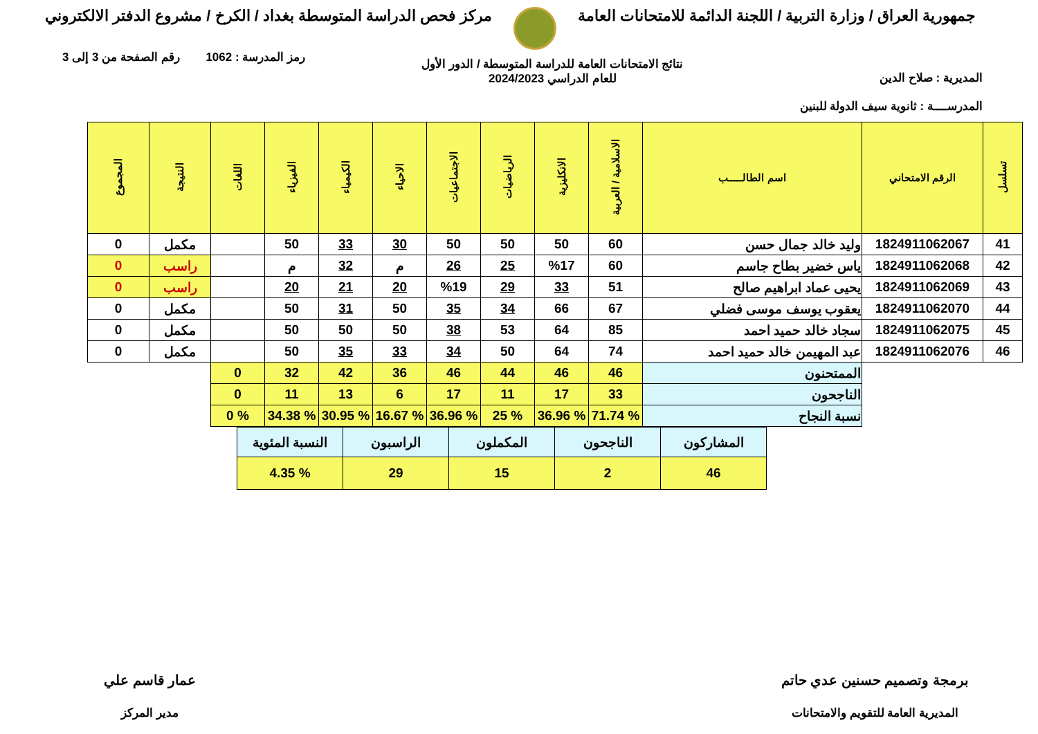جمهورية العراق / وزارة التربية / اللجنة الدائمة للامتحانات العامة
مركز فحص الدراسة المتوسطة بغداد / الكرخ / مشروع الدفتر الالكتروني
المديرية : صلاح الدين
المدرســــة : ثانوية سيف الدولة للبنين
نتائج الامتحانات العامة للدراسة المتوسطة / الدور الأول
للعام الدراسي 2024/2023
رمز المدرسة : 1062 رقم الصفحة من 3 إلى 3
| تسلسل | الرقم الامتحاني | اسم الطالـــــب | الاسلامية / العربية | الانكليزية | الرياضيات | الاجتماعيات | الاحياء | الكيمياء | الفيزياء | اللغات | النتيجة | المجموع |
| --- | --- | --- | --- | --- | --- | --- | --- | --- | --- | --- | --- | --- |
| 41 | 1824911062067 | وليد خالد جمال حسن | 60 | 50 | 50 | 50 | 30 | 33 | 50 | | مكمل | 0 |
| 42 | 1824911062068 | ياس خضير بطاح جاسم | 60 | %17 | 25 | 26 | م | 32 | م | | راسب | 0 |
| 43 | 1824911062069 | يحيى عماد ابراهيم صالح | 51 | 33 | 29 | %19 | 20 | 21 | 20 | | راسب | 0 |
| 44 | 1824911062070 | يعقوب يوسف موسى فضلي | 67 | 66 | 34 | 35 | 50 | 31 | 50 | | مكمل | 0 |
| 45 | 1824911062075 | سجاد خالد حميد احمد | 85 | 64 | 53 | 38 | 50 | 50 | 50 | | مكمل | 0 |
| 46 | 1824911062076 | عبد المهيمن خالد حميد احمد | 74 | 64 | 50 | 34 | 33 | 35 | 50 | | مكمل | 0 |
| | | الممتحنون | 46 | 46 | 44 | 46 | 36 | 42 | 32 | 0 | | |
| | | الناجحون | 33 | 17 | 11 | 17 | 6 | 13 | 11 | 0 | | |
| | | نسبة النجاح | % 71.74 | % 36.96 | % 25 | % 36.96 | % 16.67 | % 30.95 | % 34.38 | % 0 | | |
| المشاركون | الناجحون | المكملون | الراسبون | النسبة المئوية |
| 46 | 2 | 15 | 29 | % 4.35 |
برمجة وتصميم حسنين عدي حاتم
المديرية العامة للتقويم والامتحانات
عمار قاسم علي
مدير المركز